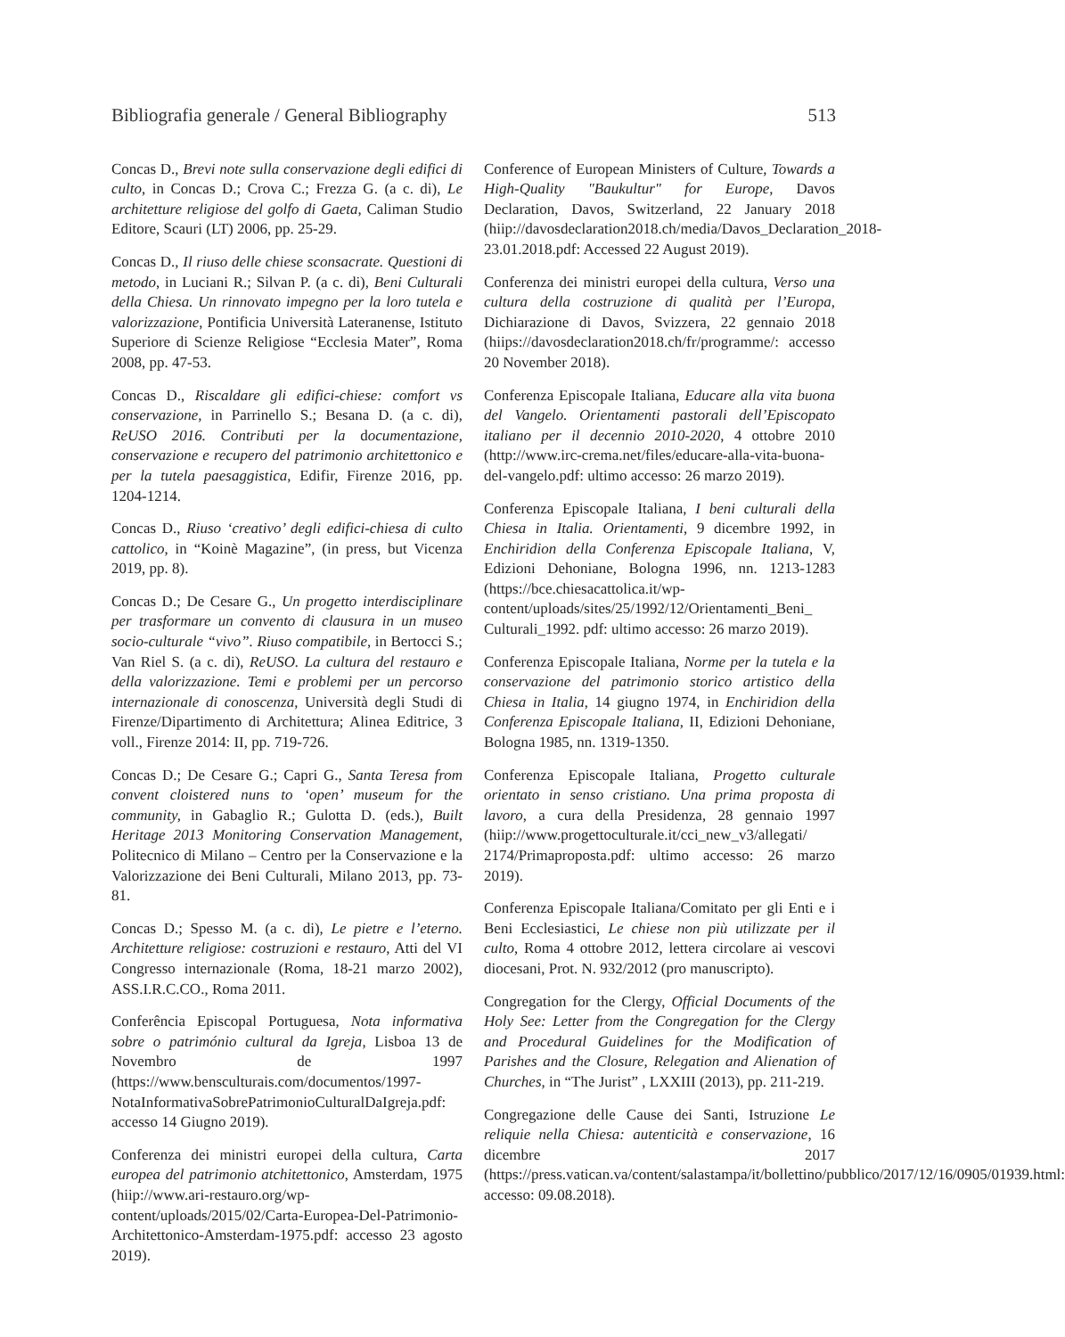Bibliografia generale / General Bibliography 513
Concas D., Brevi note sulla conservazione degli edifici di culto, in Concas D.; Crova C.; Frezza G. (a c. di), Le architetture religiose del golfo di Gaeta, Caliman Studio Editore, Scauri (LT) 2006, pp. 25-29.
Concas D., Il riuso delle chiese sconsacrate. Questioni di metodo, in Luciani R.; Silvan P. (a c. di), Beni Culturali della Chiesa. Un rinnovato impegno per la loro tutela e valorizzazione, Pontificia Università Lateranense, Istituto Superiore di Scienze Religiose “Ecclesia Mater”, Roma 2008, pp. 47-53.
Concas D., Riscaldare gli edifici-chiese: comfort vs conservazione, in Parrinello S.; Besana D. (a c. di), ReUSO 2016. Contributi per la documentazione, conservazione e recupero del patrimonio architettonico e per la tutela paesaggistica, Edifir, Firenze 2016, pp. 1204-1214.
Concas D., Riuso ‘creativo’ degli edifici-chiesa di culto cattolico, in “Koinè Magazine”, (in press, but Vicenza 2019, pp. 8).
Concas D.; De Cesare G., Un progetto interdisciplinare per trasformare un convento di clausura in un museo socio-culturale “vivo”. Riuso compatibile, in Bertocci S.; Van Riel S. (a c. di), ReUSO. La cultura del restauro e della valorizzazione. Temi e problemi per un percorso internazionale di conoscenza, Università degli Studi di Firenze/Dipartimento di Architettura; Alinea Editrice, 3 voll., Firenze 2014: II, pp. 719-726.
Concas D.; De Cesare G.; Capri G., Santa Teresa from convent cloistered nuns to ‘open’ museum for the community, in Gabaglio R.; Gulotta D. (eds.), Built Heritage 2013 Monitoring Conservation Management, Politecnico di Milano – Centro per la Conservazione e la Valorizzazione dei Beni Culturali, Milano 2013, pp. 73-81.
Concas D.; Spesso M. (a c. di), Le pietre e l’eterno. Architetture religiose: costruzioni e restauro, Atti del VI Congresso internazionale (Roma, 18-21 marzo 2002), ASS.I.R.C.CO., Roma 2011.
Conferência Episcopal Portuguesa, Nota informativa sobre o património cultural da Igreja, Lisboa 13 de Novembro de 1997 (https://www.bensculturais.com/documentos/1997-NotaInformativaSobrePatrimonioCulturalDaIgreja.pdf: accesso 14 Giugno 2019).
Conferenza dei ministri europei della cultura, Carta europea del patrimonio atchitettonico, Amsterdam, 1975 (hiip://www.ari-restauro.org/wp-content/uploads/2015/02/Carta-Europea-Del-Patrimonio-Architettonico-Amsterdam-1975.pdf: accesso 23 agosto 2019).
Conference of European Ministers of Culture, Towards a High-Quality "Baukultur" for Europe, Davos Declaration, Davos, Switzerland, 22 January 2018 (hiip://davosdeclaration2018.ch/media/Davos_Declaration_2018-23.01.2018.pdf: Accessed 22 August 2019).
Conferenza dei ministri europei della cultura, Verso una cultura della costruzione di qualità per l’Europa, Dichiarazione di Davos, Svizzera, 22 gennaio 2018 (hiips://davosdeclaration2018.ch/fr/programme/: accesso 20 November 2018).
Conferenza Episcopale Italiana, Educare alla vita buona del Vangelo. Orientamenti pastorali dell’Episcopato italiano per il decennio 2010-2020, 4 ottobre 2010 (http://www.irc-crema.net/files/educare-alla-vita-buona-del-vangelo.pdf: ultimo accesso: 26 marzo 2019).
Conferenza Episcopale Italiana, I beni culturali della Chiesa in Italia. Orientamenti, 9 dicembre 1992, in Enchiridion della Conferenza Episcopale Italiana, V, Edizioni Dehoniane, Bologna 1996, nn. 1213-1283 (https://bce.chiesacattolica.it/wp-content/uploads/sites/25/1992/12/Orientamenti_Beni_ Culturali_1992. pdf: ultimo accesso: 26 marzo 2019).
Conferenza Episcopale Italiana, Norme per la tutela e la conservazione del patrimonio storico artistico della Chiesa in Italia, 14 giugno 1974, in Enchiridion della Conferenza Episcopale Italiana, II, Edizioni Dehoniane, Bologna 1985, nn. 1319-1350.
Conferenza Episcopale Italiana, Progetto culturale orientato in senso cristiano. Una prima proposta di lavoro, a cura della Presidenza, 28 gennaio 1997 (hiip://www.progettoculturale.it/cci_new_v3/allegati/ 2174/Primaproposta.pdf: ultimo accesso: 26 marzo 2019).
Conferenza Episcopale Italiana/Comitato per gli Enti e i Beni Ecclesiastici, Le chiese non più utilizzate per il culto, Roma 4 ottobre 2012, lettera circolare ai vescovi diocesani, Prot. N. 932/2012 (pro manuscripto).
Congregation for the Clergy, Official Documents of the Holy See: Letter from the Congregation for the Clergy and Procedural Guidelines for the Modification of Parishes and the Closure, Relegation and Alienation of Churches, in “The Jurist” , LXXIII (2013), pp. 211-219.
Congregazione delle Cause dei Santi, Istruzione Le reliquie nella Chiesa: autenticità e conservazione, 16 dicembre 2017 (https://press.vatican.va/content/salastampa/it/bollettino/pubblico/2017/12/16/0905/01939.html: accesso: 09.08.2018).